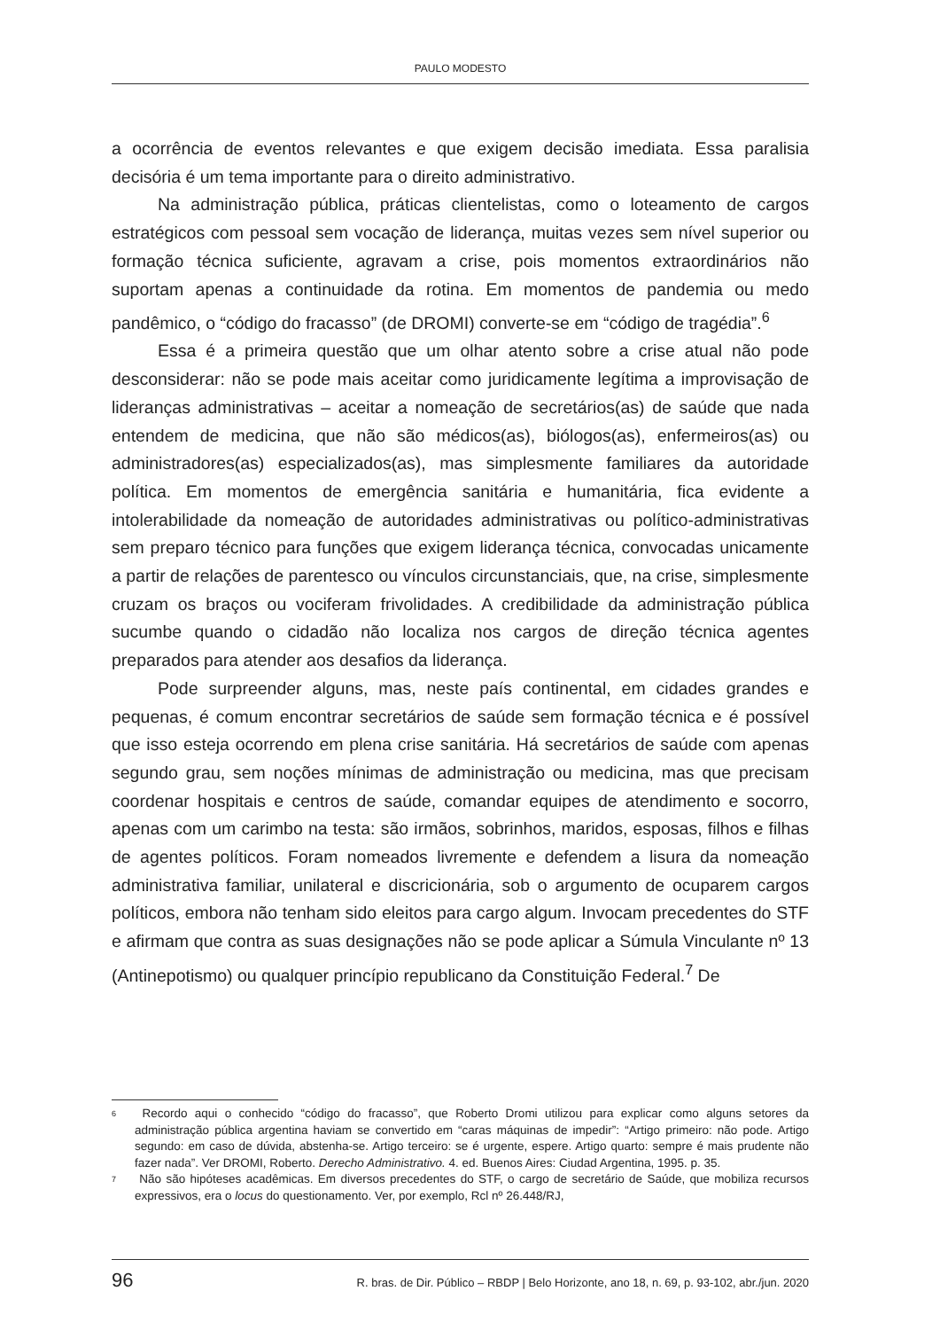PAULO MODESTO
a ocorrência de eventos relevantes e que exigem decisão imediata. Essa paralisia decisória é um tema importante para o direito administrativo.
Na administração pública, práticas clientelistas, como o loteamento de cargos estratégicos com pessoal sem vocação de liderança, muitas vezes sem nível superior ou formação técnica suficiente, agravam a crise, pois momentos extraordinários não suportam apenas a continuidade da rotina. Em momentos de pandemia ou medo pandêmico, o “código do fracasso” (de DROMI) converte-se em “código de tragédia”.<sup>6</sup>
Essa é a primeira questão que um olhar atento sobre a crise atual não pode desconsiderar: não se pode mais aceitar como juridicamente legítima a improvisação de lideranças administrativas – aceitar a nomeação de secretários(as) de saúde que nada entendem de medicina, que não são médicos(as), biólogos(as), enfermeiros(as) ou administradores(as) especializados(as), mas simplesmente familiares da autoridade política. Em momentos de emergência sanitária e humanitária, fica evidente a intolerabilidade da nomeação de autoridades administrativas ou político-administrativas sem preparo técnico para funções que exigem liderança técnica, convocadas unicamente a partir de relações de parentesco ou vínculos circunstanciais, que, na crise, simplesmente cruzam os braços ou vociferam frivolidades. A credibilidade da administração pública sucumbe quando o cidadão não localiza nos cargos de direção técnica agentes preparados para atender aos desafios da liderança.
Pode surpreender alguns, mas, neste país continental, em cidades grandes e pequenas, é comum encontrar secretários de saúde sem formação técnica e é possível que isso esteja ocorrendo em plena crise sanitária. Há secretários de saúde com apenas segundo grau, sem noções mínimas de administração ou medicina, mas que precisam coordenar hospitais e centros de saúde, comandar equipes de atendimento e socorro, apenas com um carimbo na testa: são irmãos, sobrinhos, maridos, esposas, filhos e filhas de agentes políticos. Foram nomeados livremente e defendem a lisura da nomeação administrativa familiar, unilateral e discricionária, sob o argumento de ocuparem cargos políticos, embora não tenham sido eleitos para cargo algum. Invocam precedentes do STF e afirmam que contra as suas designações não se pode aplicar a Súmula Vinculante nº 13 (Antinepotismo) ou qualquer princípio republicano da Constituição Federal.<sup>7</sup> De
<sup>6</sup> Recordo aqui o conhecido “código do fracasso”, que Roberto Dromi utilizou para explicar como alguns setores da administração pública argentina haviam se convertido em “caras máquinas de impedir”: “Artigo primeiro: não pode. Artigo segundo: em caso de dúvida, abstenha-se. Artigo terceiro: se é urgente, espere. Artigo quarto: sempre é mais prudente não fazer nada”. Ver DROMI, Roberto. Derecho Administrativo. 4. ed. Buenos Aires: Ciudad Argentina, 1995. p. 35.
<sup>7</sup> Não são hipóteses acadêmicas. Em diversos precedentes do STF, o cargo de secretário de Saúde, que mobiliza recursos expressivos, era o locus do questionamento. Ver, por exemplo, Rcl nº 26.448/RJ,
96 R. bras. de Dir. Público – RBDP | Belo Horizonte, ano 18, n. 69, p. 93-102, abr./jun. 2020